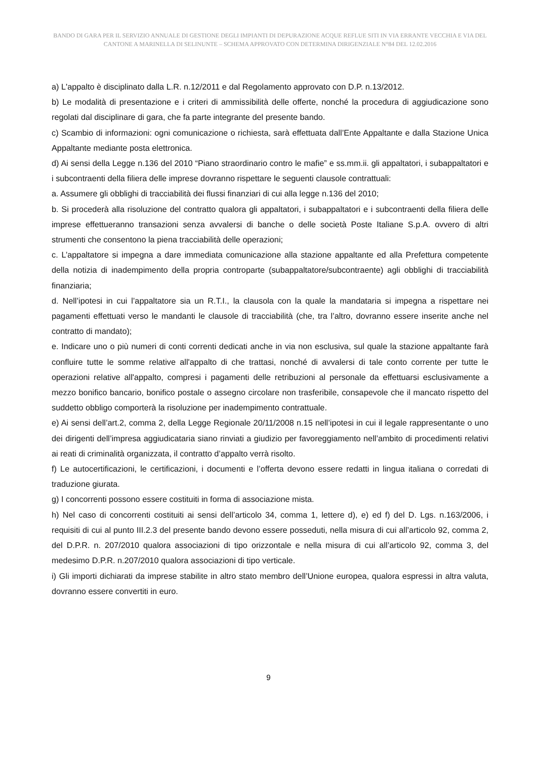BANDO DI GARA PER IL SERVIZIO ANNUALE DI GESTIONE DEGLI IMPIANTI DI DEPURAZIONE ACQUE REFLUE SITI IN VIA ERRANTE VECCHIA E VIA DEL CANTONE A MARINELLA DI SELINUNTE – SCHEMA APPROVATO CON DETERMINA DIRIGENZIALE N°84 DEL 12.02.2016
a) L'appalto è disciplinato dalla L.R. n.12/2011 e dal Regolamento approvato con D.P. n.13/2012.
b) Le modalità di presentazione e i criteri di ammissibilità delle offerte, nonché la procedura di aggiudicazione sono regolati dal disciplinare di gara, che fa parte integrante del presente bando.
c) Scambio di informazioni: ogni comunicazione o richiesta, sarà effettuata dall’Ente Appaltante e dalla Stazione Unica Appaltante mediante posta elettronica.
d) Ai sensi della Legge n.136 del 2010 “Piano straordinario contro le mafie” e ss.mm.ii. gli appaltatori, i subappaltatori e i subcontraenti della filiera delle imprese dovranno rispettare le seguenti clausole contrattuali:
a. Assumere gli obblighi di tracciabilità dei flussi finanziari di cui alla legge n.136 del 2010;
b. Si procederà alla risoluzione del contratto qualora gli appaltatori, i subappaltatori e i subcontraenti della filiera delle imprese effettueranno transazioni senza avvalersi di banche o delle società Poste Italiane S.p.A. ovvero di altri strumenti che consentono la piena tracciabilità delle operazioni;
c. L’appaltatore si impegna a dare immediata comunicazione alla stazione appaltante ed alla Prefettura competente della notizia di inadempimento della propria controparte (subappaltatore/subcontraente) agli obblighi di tracciabilità finanziaria;
d. Nell’ipotesi in cui l’appaltatore sia un R.T.I., la clausola con la quale la mandataria si impegna a rispettare nei pagamenti effettuati verso le mandanti le clausole di tracciabilità (che, tra l’altro, dovranno essere inserite anche nel contratto di mandato);
e. Indicare uno o più numeri di conti correnti dedicati anche in via non esclusiva, sul quale la stazione appaltante farà confluire tutte le somme relative all'appalto di che trattasi, nonché di avvalersi di tale conto corrente per tutte le operazioni relative all'appalto, compresi i pagamenti delle retribuzioni al personale da effettuarsi esclusivamente a mezzo bonifico bancario, bonifico postale o assegno circolare non trasferibile, consapevole che il mancato rispetto del suddetto obbligo comporterà la risoluzione per inadempimento contrattuale.
e) Ai sensi dell’art.2, comma 2, della Legge Regionale 20/11/2008 n.15 nell’ipotesi in cui il legale rappresentante o uno dei dirigenti dell’impresa aggiudicataria siano rinviati a giudizio per favoreggiamento nell’ambito di procedimenti relativi ai reati di criminalità organizzata, il contratto d’appalto verrà risolto.
f) Le autocertificazioni, le certificazioni, i documenti e l’offerta devono essere redatti in lingua italiana o corredati di traduzione giurata.
g) I concorrenti possono essere costituiti in forma di associazione mista.
h) Nel caso di concorrenti costituiti ai sensi dell’articolo 34, comma 1, lettere d), e) ed f) del D. Lgs. n.163/2006, i requisiti di cui al punto III.2.3 del presente bando devono essere posseduti, nella misura di cui all’articolo 92, comma 2, del D.P.R. n. 207/2010 qualora associazioni di tipo orizzontale e nella misura di cui all’articolo 92, comma 3, del medesimo D.P.R. n.207/2010 qualora associazioni di tipo verticale.
i) Gli importi dichiarati da imprese stabilite in altro stato membro dell’Unione europea, qualora espressi in altra valuta, dovranno essere convertiti in euro.
9